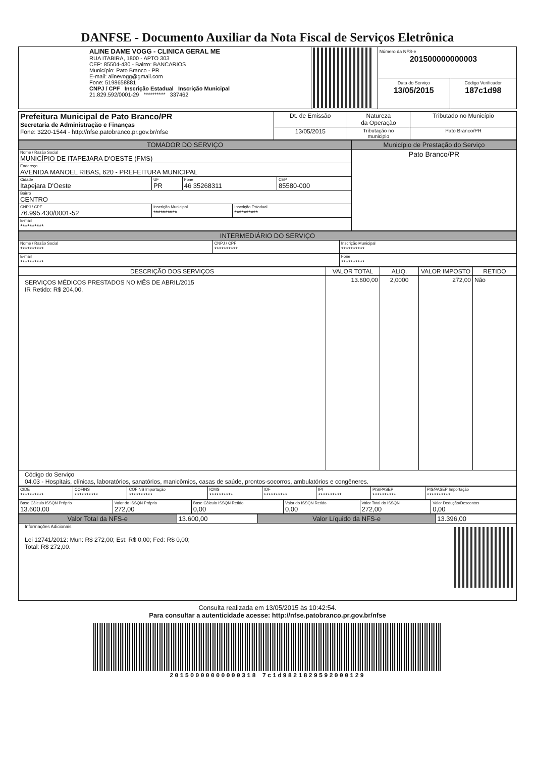DANFSE - Documento Auxiliar da Nota Fiscal de Serviços Eletrônica
| ALINE DAME VOGG - CLINICA GERAL ME RUA ITABIRA, 1800 - APTO 303 CEP: 85504-430 - Bairro: BANCARIOS Município: Pato Branco - PR E-mail: alinevogg@gmail.com Fone: 5198658881 CNPJ / CPF Inscrição Estadual Inscrição Municipal 21.829.592/0001-29 ********** 337462 | | Número da NFS-e 201500000000003 | |
| | | Data do Serviço 13/05/2015 | Código Verificador 187c1d98 |
| Prefeitura Municipal de Pato Branco/PR Secretaria de Administração e Finanças Fone: 3220-1544 - http://nfse.patobranco.pr.gov.br/nfse | Dt. de Emissão | Natureza da Operação | Tributado no Município |
| | 13/05/2015 | Tributação no municipio | Pato Branco/PR |
| TOMADOR DO SERVIÇO | | | | | | Município de Prestação do Serviço |
| --- | --- | --- | --- | --- | --- | --- |
| Nome / Razão Social MUNICÍPIO DE ITAPEJARA D'OESTE (FMS) | | | | | | Pato Branco/PR |
| Endereço AVENIDA MANOEL RIBAS, 620 - PREFEITURA MUNICIPAL | | | | | | |
| Cidade Itapejara D'Oeste | | UF PR | Fone 46 35268311 | | CEP 85580-000 | |
| Bairro CENTRO | | | | | | |
| CNPJ / CPF 76.995.430/0001-52 | Inscrição Municipal ********** | | | Inscrição Estadual ********** | | |
| E-mail ********** | | | | | | |
| INTERMEDIÁRIO DO SERVIÇO | | |
| --- | --- | --- |
| Nome / Razão Social ********** | CNPJ / CPF ********** | Inscrição Municipal ********** |
| E-mail ********** | | Fone ********** |
| DESCRIÇÃO DOS SERVIÇOS | VALOR TOTAL | ALIQ. | VALOR IMPOSTO | RETIDO |
| --- | --- | --- | --- | --- |
| SERVIÇOS MÉDICOS PRESTADOS NO MÊS DE ABRIL/2015 IR Retido: R$ 204,00. | 13.600,00 | 2,0000 | 272,00 | Não |
| Código do Serviço 04.03 - Hospitais, clínicas, laboratórios, sanatórios, manicômios, casas de saúde, prontos-socorros, ambulatórios e congêneres. | | | | |
| CIDE ********** | COFINS ********** | COFINS Importação ********** | ICMS ********** | IOF ********** | IPI ********** | PIS/PASEP ********** | PIS/PASEP Importação ********** |
| Base Cálculo ISSQN Próprio 13.600,00 | Valor do ISSQN Próprio 272,00 | Base Cálculo ISSQN Retido 0,00 | Valor do ISSQN Retido 0,00 | Valor Total do ISSQN 272,00 | Valor Dedução/Descontos 0,00 |
| Valor Total da NFS-e | 13.600,00 | Valor Líquido da NFS-e | 13.396,00 |
| Informações Adicionais Lei 12741/2012: Mun: R$ 272,00; Est: R$ 0,00; Fed: R$ 0,00; Total: R$ 272,00. | | | |
Consulta realizada em 13/05/2015 às 10:42:54.
Para consultar a autenticidade acesse: http://nfse.patobranco.pr.gov.br/nfse
20150000000000318 7c1d9821829592000129